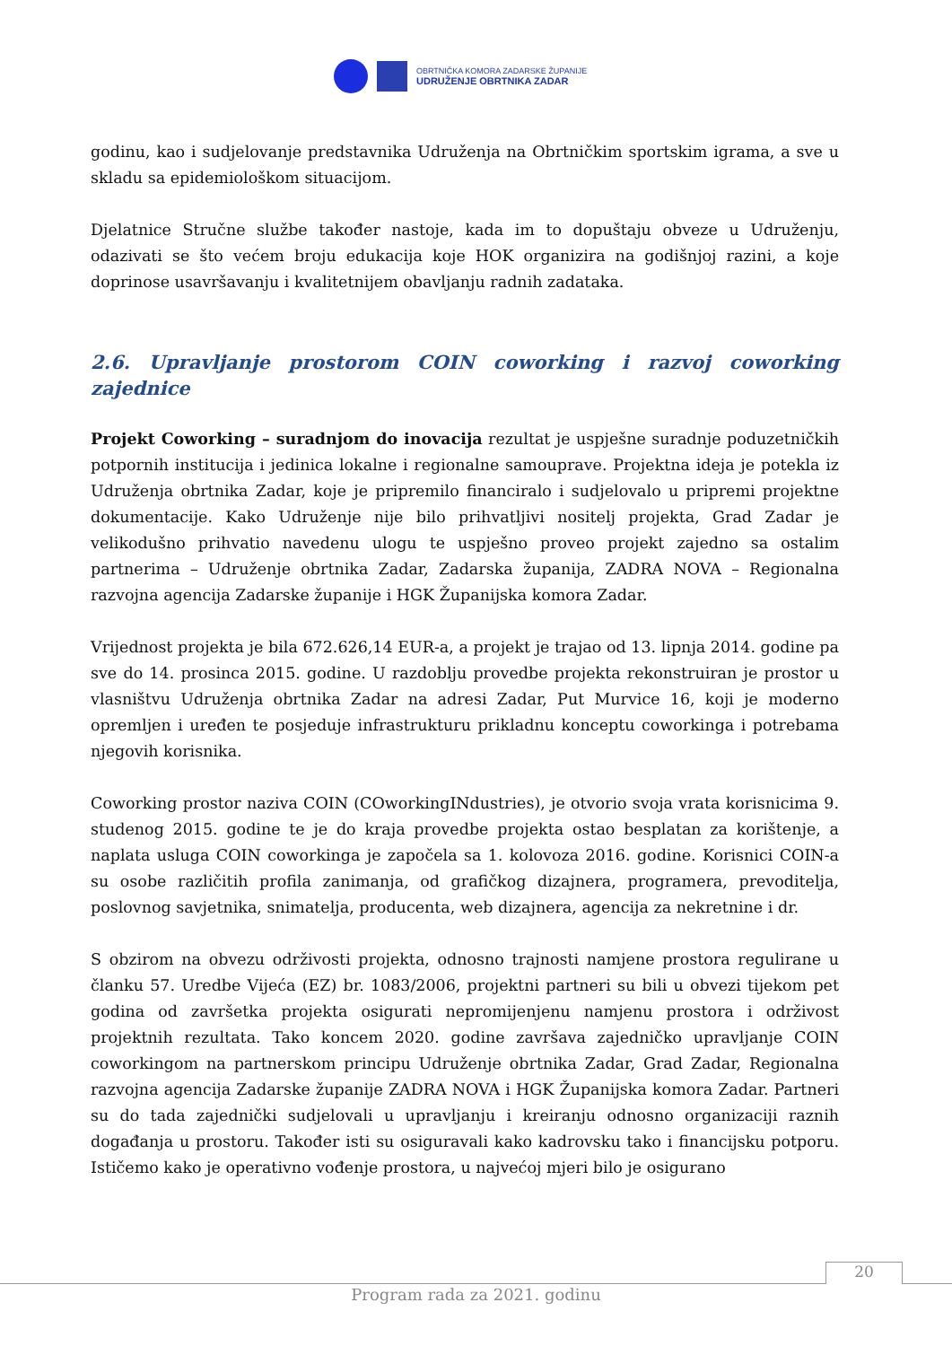OBRTNIČKA KOMORA ZADARSKE ŽUPANIJE
UDRUŽENJE OBRTNIKA ZADAR
godinu, kao i sudjelovanje predstavnika Udruženja na Obrtničkim sportskim igrama, a sve u skladu sa epidemiološkom situacijom.
Djelatnice Stručne službe također nastoje, kada im to dopuštaju obveze u Udruženju, odazivati se što većem broju edukacija koje HOK organizira na godišnjoj razini, a koje doprinose usavršavanju i kvalitetnijem obavljanju radnih zadataka.
2.6. Upravljanje prostorom COIN coworking i razvoj coworking zajednice
Projekt Coworking – suradnjom do inovacija rezultat je uspješne suradnje poduzetničkih potpornih institucija i jedinica lokalne i regionalne samouprave. Projektna ideja je potekla iz Udruženja obrtnika Zadar, koje je pripremilo financiralo i sudjelovalo u pripremi projektne dokumentacije. Kako Udruženje nije bilo prihvatljivi nositelj projekta, Grad Zadar je velikodušno prihvatio navedenu ulogu te uspješno proveo projekt zajedno sa ostalim partnerima – Udruženje obrtnika Zadar, Zadarska županija, ZADRA NOVA – Regionalna razvojna agencija Zadarske županije i HGK Županijska komora Zadar.
Vrijednost projekta je bila 672.626,14 EUR-a, a projekt je trajao od 13. lipnja 2014. godine pa sve do 14. prosinca 2015. godine. U razdoblju provedbe projekta rekonstruiran je prostor u vlasništvu Udruženja obrtnika Zadar na adresi Zadar, Put Murvice 16, koji je moderno opremljen i uređen te posjeduje infrastrukturu prikladnu konceptu coworkinga i potrebama njegovih korisnika.
Coworking prostor naziva COIN (COworkingINdustries), je otvorio svoja vrata korisnicima 9. studenog 2015. godine te je do kraja provedbe projekta ostao besplatan za korištenje, a naplata usluga COIN coworkinga je započela sa 1. kolovoza 2016. godine. Korisnici COIN-a su osobe različitih profila zanimanja, od grafičkog dizajnera, programera, prevoditelja, poslovnog savjetnika, snimatelja, producenta, web dizajnera, agencija za nekretnine i dr.
S obzirom na obvezu održivosti projekta, odnosno trajnosti namjene prostora regulirane u članku 57. Uredbe Vijeća (EZ) br. 1083/2006, projektni partneri su bili u obvezi tijekom pet godina od završetka projekta osigurati nepromijenjenu namjenu prostora i održivost projektnih rezultata. Tako koncem 2020. godine završava zajedničko upravljanje COIN coworkingom na partnerskom principu Udruženje obrtnika Zadar, Grad Zadar, Regionalna razvojna agencija Zadarske županije ZADRA NOVA i HGK Županijska komora Zadar. Partneri su do tada zajednički sudjelovali u upravljanju i kreiranju odnosno organizaciji raznih događanja u prostoru. Također isti su osiguravali kako kadrovsku tako i financijsku potporu. Ističemo kako je operativno vođenje prostora, u najvećoj mjeri bilo je osigurano
20
Program rada za 2021. godinu